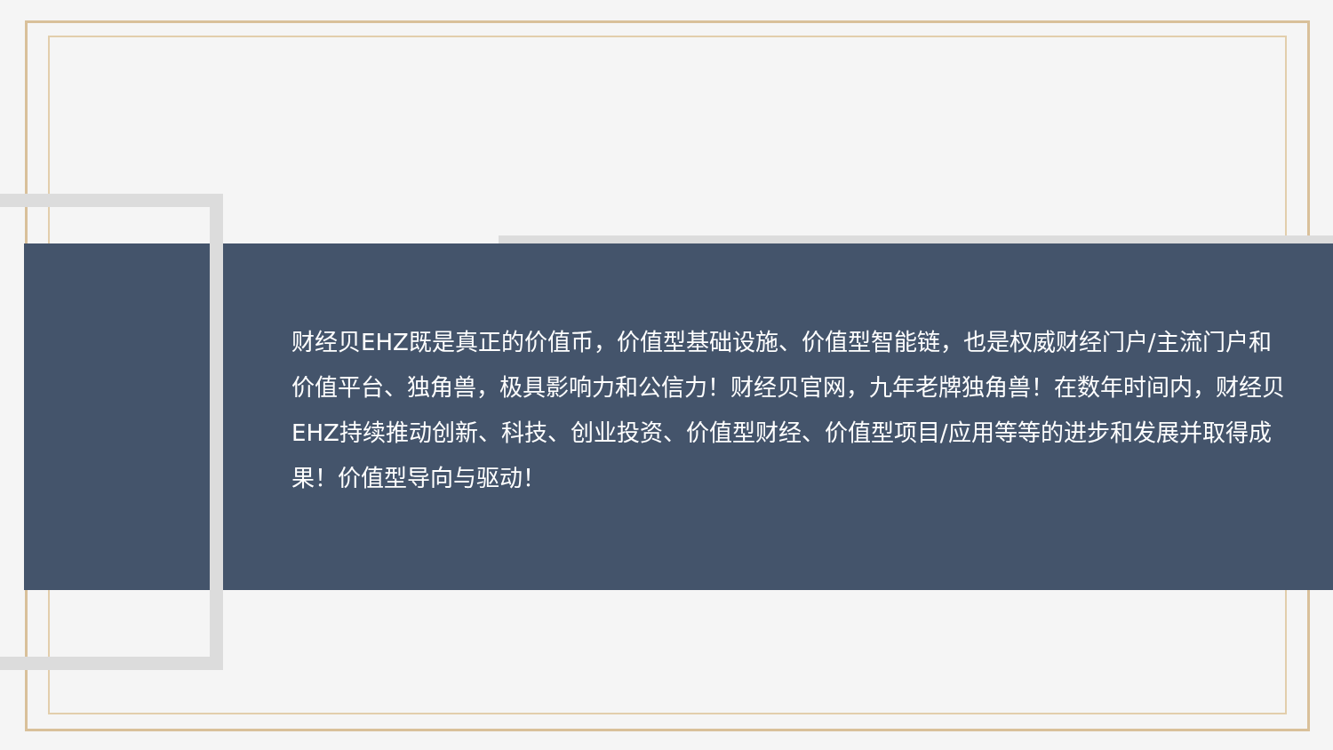财经贝EHZ既是真正的价值币，价值型基础设施、价值型智能链，也是权威财经门户/主流门户和价值平台、独角兽，极具影响力和公信力！财经贝官网，九年老牌独角兽！在数年时间内，财经贝EHZ持续推动创新、科技、创业投资、价值型财经、价值型项目/应用等等的进步和发展并取得成果！价值型导向与驱动！